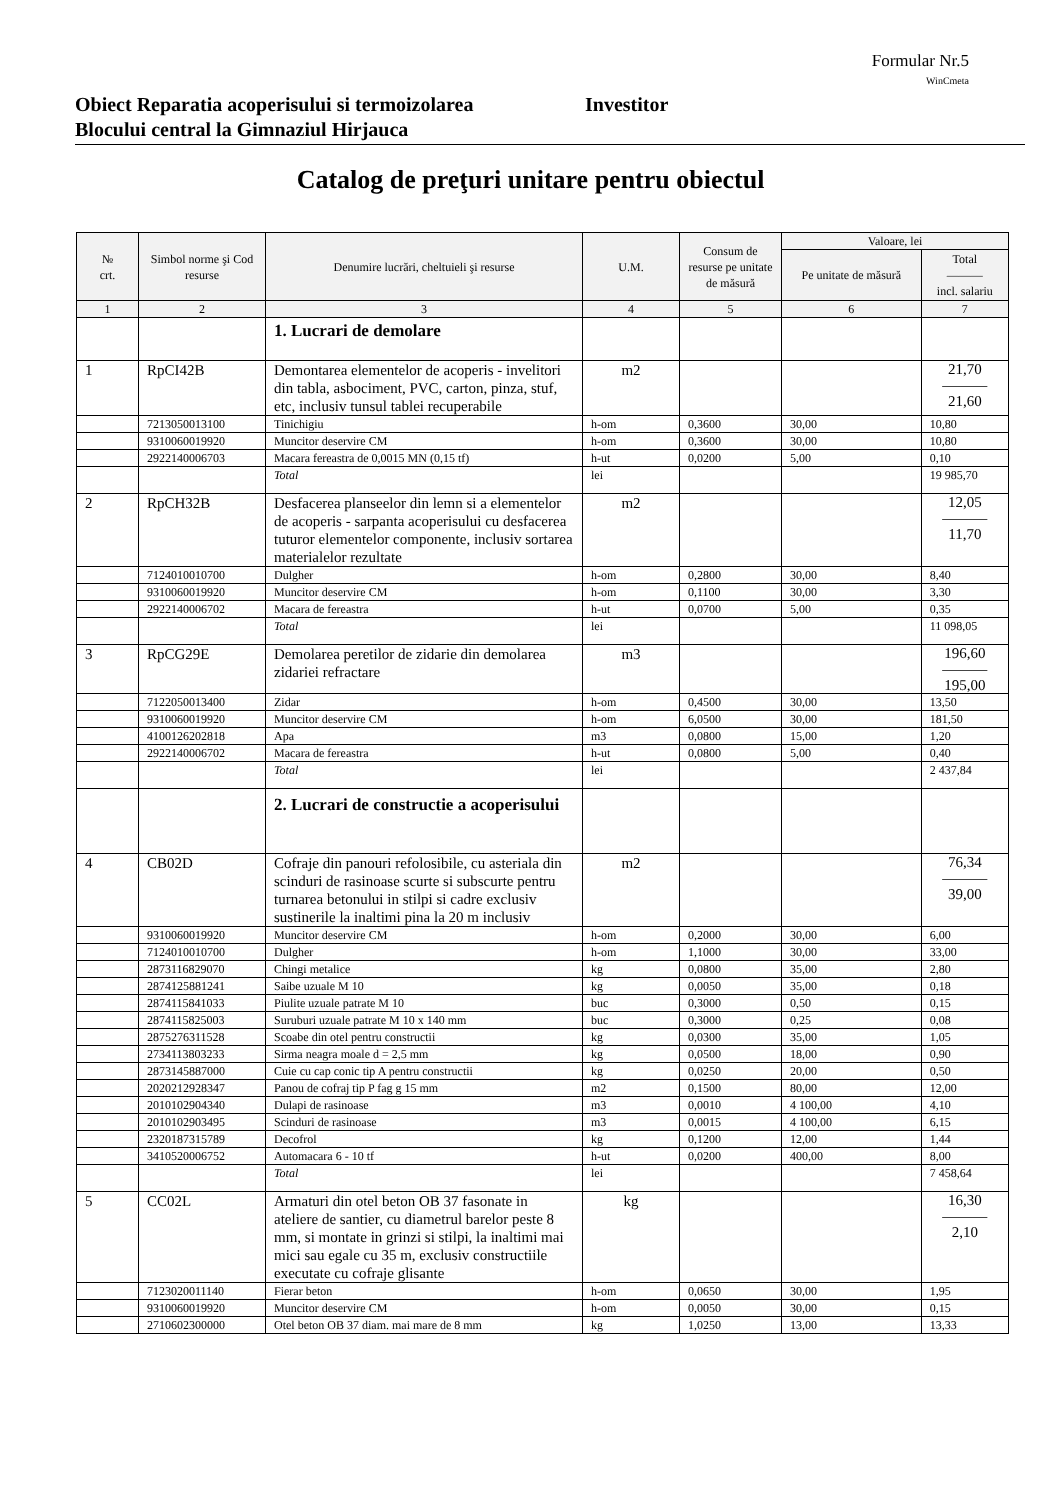Formular Nr.5
WinCmeta
Obiect Reparatia acoperisului si termoizolarea
Blocului central la Gimnaziul Hirjauca
Investitor
Catalog de preţuri unitare pentru obiectul
| № crt. | Simbol norme şi Cod resurse | Denumire lucrări, cheltuieli şi resurse | U.M. | Consum de resurse pe unitate de măsură | Valoare, lei | |
| --- | --- | --- | --- | --- | --- | --- |
| | | | | | Pe unitate de măsură | Total ——— incl. salariu |
| 1 | 2 | 3 | 4 | 5 | 6 | 7 |
| | | 1. Lucrari de demolare | | | | |
| 1 | RpCI42B | Demontarea elementelor de acoperis - invelitori din tabla, asbociment, PVC, carton, pinza, stuf, etc, inclusiv tunsul tablei recuperabile | m2 | | | 21,70 ——— 21,60 |
| | 7213050013100 | Tinichigiu | h-om | 0,3600 | 30,00 | 10,80 |
| | 9310060019920 | Muncitor deservire CM | h-om | 0,3600 | 30,00 | 10,80 |
| | 2922140006703 | Macara fereastra de 0,0015 MN (0,15 tf) | h-ut | 0,0200 | 5,00 | 0,10 |
| | | Total | lei | | | 19 985,70 |
| 2 | RpCH32B | Desfacerea planseelor din lemn si a elementelor de acoperis - sarpanta acoperisului cu desfacerea tuturor elementelor componente, inclusiv sortarea materialelor rezultate | m2 | | | 12,05 ——— 11,70 |
| | 7124010010700 | Dulgher | h-om | 0,2800 | 30,00 | 8,40 |
| | 9310060019920 | Muncitor deservire CM | h-om | 0,1100 | 30,00 | 3,30 |
| | 2922140006702 | Macara de fereastra | h-ut | 0,0700 | 5,00 | 0,35 |
| | | Total | lei | | | 11 098,05 |
| 3 | RpCG29E | Demolarea peretilor de zidarie din demolarea zidariei refractare | m3 | | | 196,60 ——— 195,00 |
| | 7122050013400 | Zidar | h-om | 0,4500 | 30,00 | 13,50 |
| | 9310060019920 | Muncitor deservire CM | h-om | 6,0500 | 30,00 | 181,50 |
| | 4100126202818 | Apa | m3 | 0,0800 | 15,00 | 1,20 |
| | 2922140006702 | Macara de fereastra | h-ut | 0,0800 | 5,00 | 0,40 |
| | | Total | lei | | | 2 437,84 |
| | | 2. Lucrari de constructie a acoperisului | | | | |
| 4 | CB02D | Cofraje din panouri refolosibile, cu asteriala din scinduri de rasinoase scurte si subscurte pentru turnarea betonului in stilpi si cadre exclusiv sustinerile la inaltimi pina la 20 m inclusiv | m2 | | | 76,34 ——— 39,00 |
| | 9310060019920 | Muncitor deservire CM | h-om | 0,2000 | 30,00 | 6,00 |
| | 7124010010700 | Dulgher | h-om | 1,1000 | 30,00 | 33,00 |
| | 2873116829070 | Chingi metalice | kg | 0,0800 | 35,00 | 2,80 |
| | 2874125881241 | Saibe uzuale M 10 | kg | 0,0050 | 35,00 | 0,18 |
| | 2874115841033 | Piulite uzuale patrate M 10 | buc | 0,3000 | 0,50 | 0,15 |
| | 2874115825003 | Suruburi uzuale patrate M 10 x 140 mm | buc | 0,3000 | 0,25 | 0,08 |
| | 2875276311528 | Scoabe din otel pentru constructii | kg | 0,0300 | 35,00 | 1,05 |
| | 2734113803233 | Sirma neagra moale d = 2,5 mm | kg | 0,0500 | 18,00 | 0,90 |
| | 2873145887000 | Cuie cu cap conic tip A pentru constructii | kg | 0,0250 | 20,00 | 0,50 |
| | 2020212928347 | Panou de cofraj tip P fag g 15 mm | m2 | 0,1500 | 80,00 | 12,00 |
| | 2010102904340 | Dulapi de rasinoase | m3 | 0,0010 | 4 100,00 | 4,10 |
| | 2010102903495 | Scinduri de rasinoase | m3 | 0,0015 | 4 100,00 | 6,15 |
| | 2320187315789 | Decofrol | kg | 0,1200 | 12,00 | 1,44 |
| | 3410520006752 | Automacara 6 - 10 tf | h-ut | 0,0200 | 400,00 | 8,00 |
| | | Total | lei | | | 7 458,64 |
| 5 | CC02L | Armaturi din otel beton OB 37 fasonate in ateliere de santier, cu diametrul barelor peste 8 mm, si montate in grinzi si stilpi, la inaltimi mai mici sau egale cu 35 m, exclusiv constructiile executate cu cofraje glisante | kg | | | 16,30 ——— 2,10 |
| | 7123020011140 | Fierar beton | h-om | 0,0650 | 30,00 | 1,95 |
| | 9310060019920 | Muncitor deservire CM | h-om | 0,0050 | 30,00 | 0,15 |
| | 2710602300000 | Otel beton OB 37 diam. mai mare de 8 mm | kg | 1,0250 | 13,00 | 13,33 |